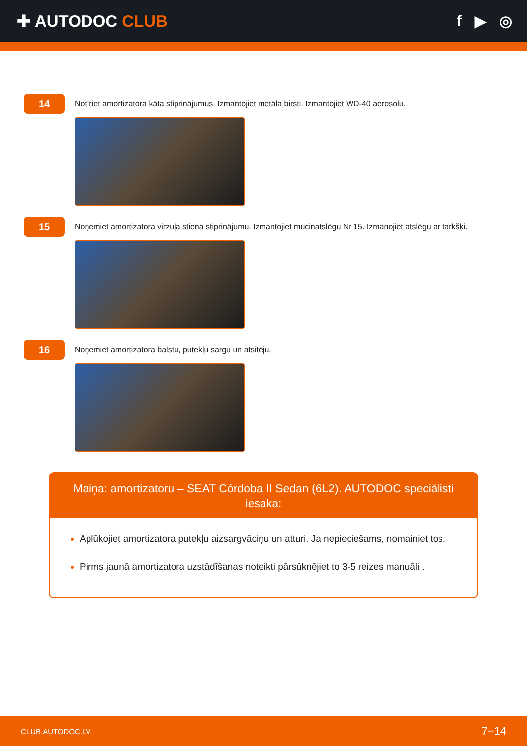✚ AUTODOC CLUB f ▶ ◎
14
Notīriet amortizatora kāta stiprinājumus. Izmantojiet metāla birsti. Izmantojiet WD-40 aerosolu.
15
Noņemiet amortizatora virzuļa stieņa stiprinājumu. Izmantojiet muciņatslēgu Nr 15. Izmanojiet atslēgu ar tarkšķi.
16
Noņemiet amortizatora balstu, putekļu sargu un atsitēju.
Maiņa: amortizatoru – SEAT Córdoba II Sedan (6L2). AUTODOC speciālisti iesaka:
Aplūkojiet amortizatora putekļu aizsargvāciņu un atturi. Ja nepieciešams, nomainiet tos.
Pirms jaunā amortizatora uzstādīšanas noteikti pārsūknējiet to 3-5 reizes manuāli .
CLUB.AUTODOC.LV 7−14